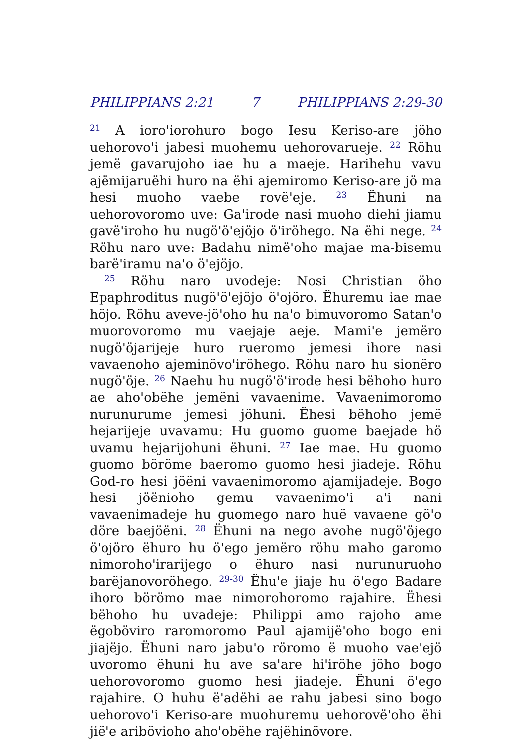PHILIPPIANS 2:21 7 PHILIPPIANS 2:29-30
<sup>21</sup> A ioroꞌiorohuro bogo Iesu Keriso-are jöho uehorovoꞌi jabesi muohemu uehorovarueje. <sup>22</sup> Röhu jemë gavarujoho iae hu a maeje. Harihehu vavu ajëmijaruëhi huro na ëhi ajemiromo Keriso-are jö ma hesi muoho vaebe rovëꞌeje. <sup>23</sup> Ëhuni na uehorovoromo uve: Gaꞌirode nasi muoho diehi jiamu gavëꞌiroho hu nugöꞌöꞌejöjo öꞌiröhego. Na ëhi nege. <sup>24</sup> Röhu naro uve: Badahu nimëꞌoho majae ma-bisemu barëꞌiramu naꞌo öꞌejöjo.
<sup>25</sup> Röhu naro uvodeje: Nosi Christian öho Epaphroditus nugöꞌöꞌejöjo öꞌojöro. Ëhuremu iae mae höjo. Röhu aveve-jöꞌoho hu naꞌo bimuvoromo Satanꞌo muorovoromo mu vaejaje aeje. Mamiꞌe jemëro nugöꞌöjarijeje huro rueromo jemesi ihore nasi vavaenoho ajeminövoꞌiröhego. Röhu naro hu sionëro nugöꞌöje. <sup>26</sup> Naehu hu nugöꞌöꞌirode hesi bëhoho huro ae ahoꞌobëhe jemëni vavaenime. Vavaenimoromo nurunurume jemesi jöhuni. Ëhesi bëhoho jemë hejarijeje uvavamu: Hu guomo guome baejade hö uvamu hejarijohuni ëhuni. <sup>27</sup> Iae mae. Hu guomo guomo böröme baeromo guomo hesi jiadeje. Röhu God-ro hesi jöëni vavaenimoromo ajamijadeje. Bogo hesi jöënioho gemu vavaenimoꞌi aꞌi nani vavaenimadeje hu guomego naro huë vavaene göꞌo döre baejöëni. <sup>28</sup> Ëhuni na nego avohe nugöꞌöjego öꞌojöro ëhuro hu öꞌego jemëro röhu maho garomo nimorohoꞌirarijego o ëhuro nasi nurunuruoho barëjanovoröhego. <sup>29-30</sup> Ëhuꞌe jiaje hu öꞌego Badare ihoro börömo mae nimorohoromo rajahire. Ëhesi bëhoho hu uvadeje: Philippi amo rajoho ame ëgoböviro raromoromo Paul ajamijëꞌoho bogo eni jiajëjo. Ëhuni naro jabuꞌo röromo ë muoho vaeꞌejö uvoromo ëhuni hu ave saꞌare hiꞌiröhe jöho bogo uehorovoromo guomo hesi jiadeje. Ëhuni öꞌego rajahire. O huhu ëꞌadëhi ae rahu jabesi sino bogo uehorovoꞌi Keriso-are muohuremu uehorovëꞌoho ëhi jiëꞌe aribövioho ahoꞌobëhe rajëhinövore.